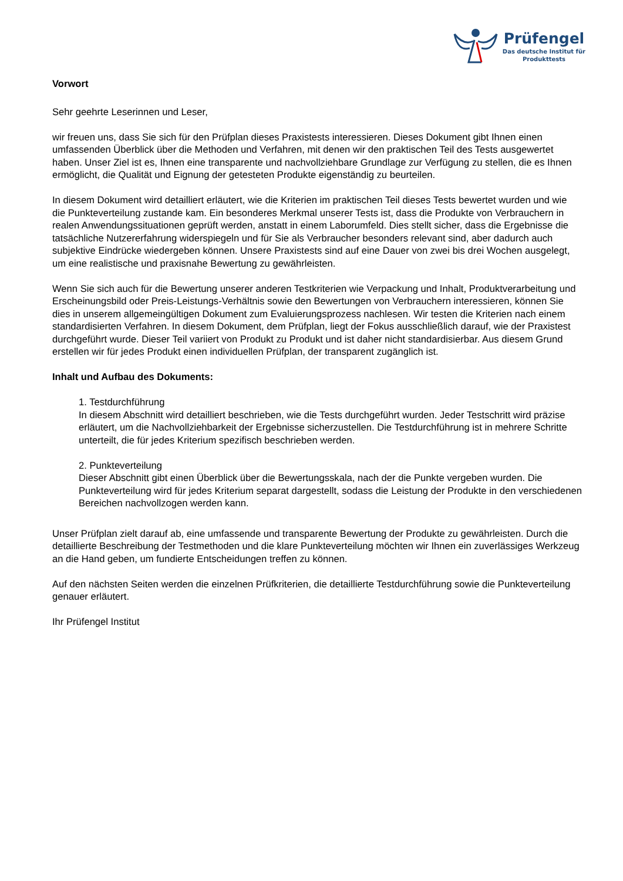Prüfengel
Das deutsche Institut für
Produkttests
Vorwort
Sehr geehrte Leserinnen und Leser,
wir freuen uns, dass Sie sich für den Prüfplan dieses Praxistests interessieren. Dieses Dokument gibt Ihnen einen umfassenden Überblick über die Methoden und Verfahren, mit denen wir den praktischen Teil des Tests ausgewertet haben. Unser Ziel ist es, Ihnen eine transparente und nachvollziehbare Grundlage zur Verfügung zu stellen, die es Ihnen ermöglicht, die Qualität und Eignung der getesteten Produkte eigenständig zu beurteilen.
In diesem Dokument wird detailliert erläutert, wie die Kriterien im praktischen Teil dieses Tests bewertet wurden und wie die Punkteverteilung zustande kam. Ein besonderes Merkmal unserer Tests ist, dass die Produkte von Verbrauchern in realen Anwendungssituationen geprüft werden, anstatt in einem Laborumfeld. Dies stellt sicher, dass die Ergebnisse die tatsächliche Nutzererfahrung widerspiegeln und für Sie als Verbraucher besonders relevant sind, aber dadurch auch subjektive Eindrücke wiedergeben können. Unsere Praxistests sind auf eine Dauer von zwei bis drei Wochen ausgelegt, um eine realistische und praxisnahe Bewertung zu gewährleisten.
Wenn Sie sich auch für die Bewertung unserer anderen Testkriterien wie Verpackung und Inhalt, Produktverarbeitung und Erscheinungsbild oder Preis-Leistungs-Verhältnis sowie den Bewertungen von Verbrauchern interessieren, können Sie dies in unserem allgemeingültigen Dokument zum Evaluierungsprozess nachlesen. Wir testen die Kriterien nach einem standardisierten Verfahren. In diesem Dokument, dem Prüfplan, liegt der Fokus ausschließlich darauf, wie der Praxistest durchgeführt wurde. Dieser Teil variiert von Produkt zu Produkt und ist daher nicht standardisierbar. Aus diesem Grund erstellen wir für jedes Produkt einen individuellen Prüfplan, der transparent zugänglich ist.
Inhalt und Aufbau des Dokuments:
1. Testdurchführung
In diesem Abschnitt wird detailliert beschrieben, wie die Tests durchgeführt wurden. Jeder Testschritt wird präzise erläutert, um die Nachvollziehbarkeit der Ergebnisse sicherzustellen. Die Testdurchführung ist in mehrere Schritte unterteilt, die für jedes Kriterium spezifisch beschrieben werden.
2. Punkteverteilung
Dieser Abschnitt gibt einen Überblick über die Bewertungsskala, nach der die Punkte vergeben wurden. Die Punkteverteilung wird für jedes Kriterium separat dargestellt, sodass die Leistung der Produkte in den verschiedenen Bereichen nachvollzogen werden kann.
Unser Prüfplan zielt darauf ab, eine umfassende und transparente Bewertung der Produkte zu gewährleisten. Durch die detaillierte Beschreibung der Testmethoden und die klare Punkteverteilung möchten wir Ihnen ein zuverlässiges Werkzeug an die Hand geben, um fundierte Entscheidungen treffen zu können.
Auf den nächsten Seiten werden die einzelnen Prüfkriterien, die detaillierte Testdurchführung sowie die Punkteverteilung genauer erläutert.
Ihr Prüfengel Institut